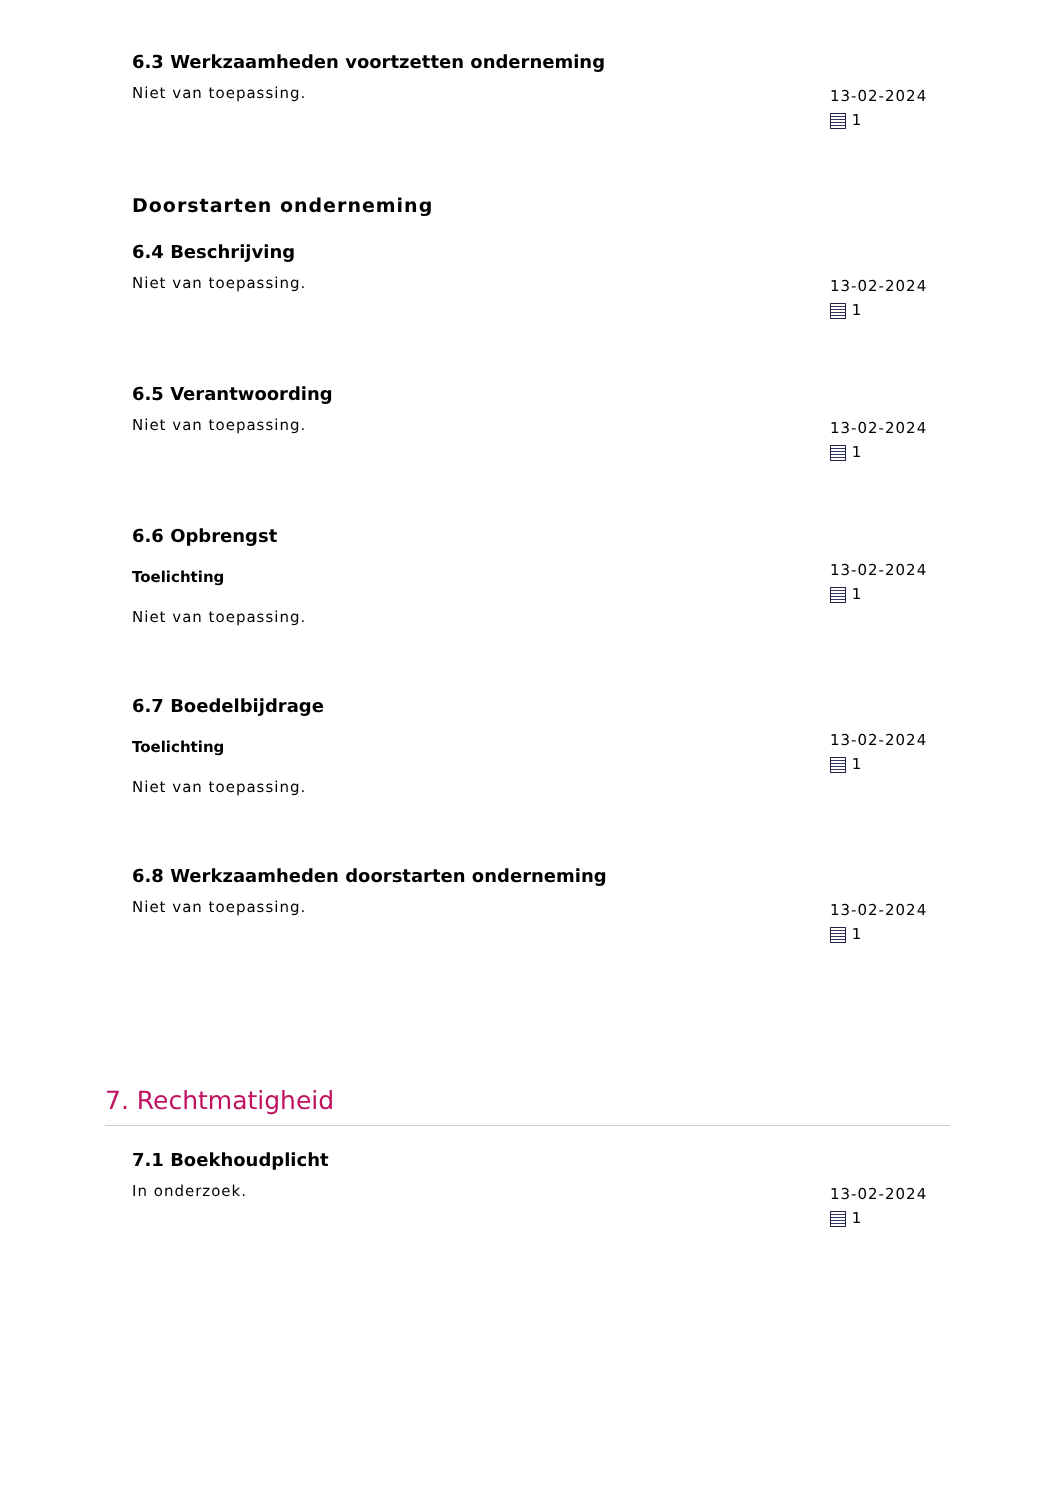6.3 Werkzaamheden voortzetten onderneming
Niet van toepassing.
13-02-2024
1
Doorstarten onderneming
6.4 Beschrijving
Niet van toepassing.
13-02-2024
1
6.5 Verantwoording
Niet van toepassing.
13-02-2024
1
6.6 Opbrengst
Toelichting
Niet van toepassing.
13-02-2024
1
6.7 Boedelbijdrage
Toelichting
Niet van toepassing.
13-02-2024
1
6.8 Werkzaamheden doorstarten onderneming
Niet van toepassing.
13-02-2024
1
7. Rechtmatigheid
7.1 Boekhoudplicht
In onderzoek.
13-02-2024
1